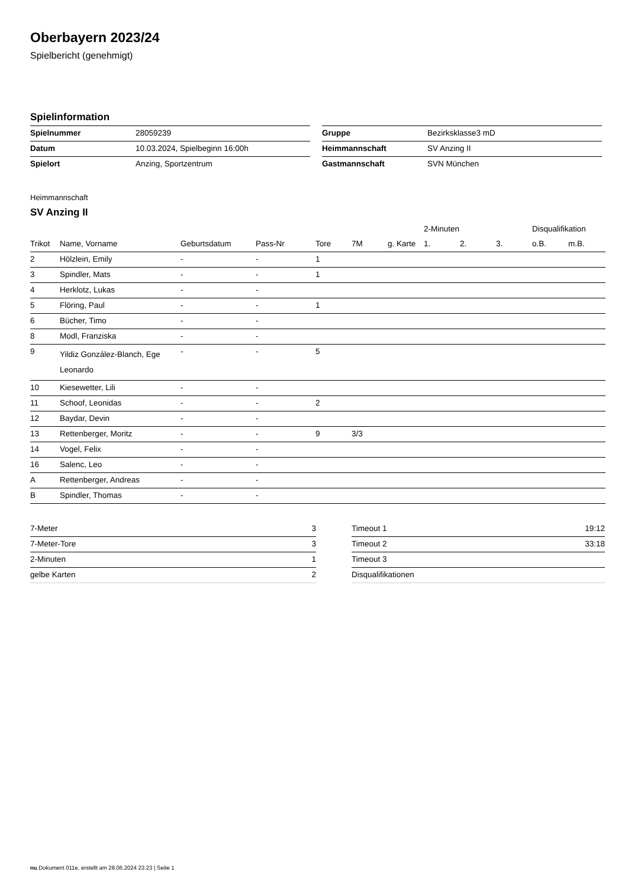Oberbayern 2023/24
Spielbericht (genehmigt)
Spielinformation
| Spielnummer | 28059239 |
| Datum | 10.03.2024, Spielbeginn 16:00h |
| Spielort | Anzing, Sportzentrum |
| Gruppe | Bezirksklasse3 mD |
| Heimmannschaft | SV Anzing II |
| Gastmannschaft | SVN München |
Heimmannschaft
SV Anzing II
| | | | | | | | 2-Minuten | | | Disqualifikation | |
| --- | --- | --- | --- | --- | --- | --- | --- | --- | --- | --- | --- |
| Trikot | Name, Vorname | Geburtsdatum | Pass-Nr | Tore | 7M | g. Karte | 1. | 2. | 3. | o.B. | m.B. |
| 2 | Hölzlein, Emily | - | - | 1 | | | | | | | |
| 3 | Spindler, Mats | - | - | 1 | | | | | | | |
| 4 | Herklotz, Lukas | - | - | | | | | | | | |
| 5 | Flöring, Paul | - | - | 1 | | | | | | | |
| 6 | Bücher, Timo | - | - | | | | | | | | |
| 8 | Modl, Franziska | - | - | | | | | | | | |
| 9 | Yildiz González-Blanch, Ege Leonardo | - | - | 5 | | | | | | | |
| 10 | Kiesewetter, Lili | - | - | | | | | | | | |
| 11 | Schoof, Leonidas | - | - | 2 | | | | | | | |
| 12 | Baydar, Devin | - | - | | | | | | | | |
| 13 | Rettenberger, Moritz | - | - | 9 | 3/3 | | | | | | |
| 14 | Vogel, Felix | - | - | | | | | | | | |
| 16 | Salenc, Leo | - | - | | | | | | | | |
| A | Rettenberger, Andreas | - | - | | | | | | | | |
| B | Spindler, Thomas | - | - | | | | | | | | |
| 7-Meter | 3 |
| 7-Meter-Tore | 3 |
| 2-Minuten | 1 |
| gelbe Karten | 2 |
| Timeout 1 | 19:12 |
| Timeout 2 | 33:18 |
| Timeout 3 | |
| Disqualifikationen | |
nu.Dokument 011e, erstellt am 28.06.2024 23:23 | Seite 1